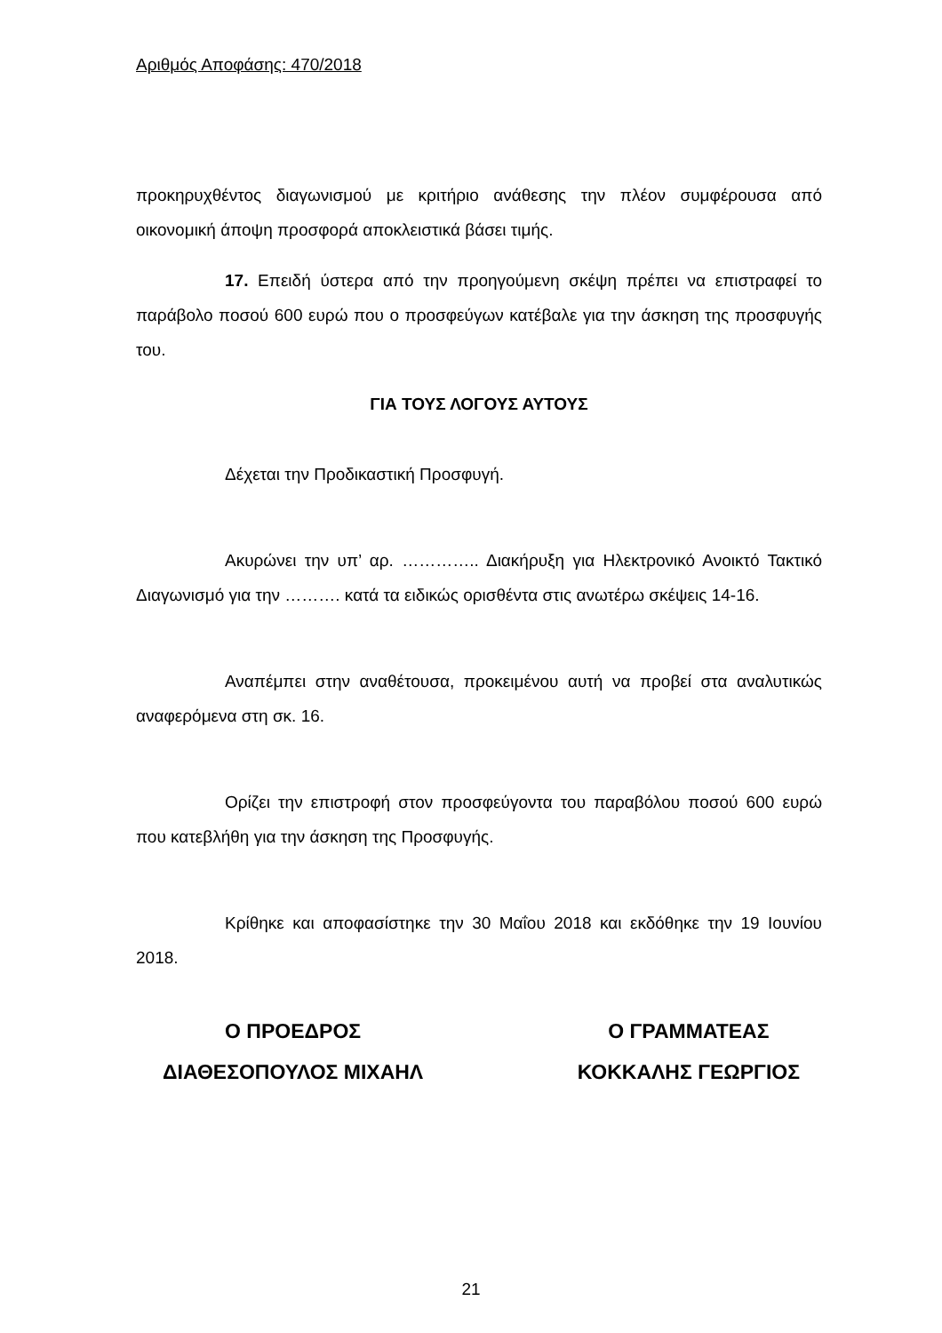Αριθμός Αποφάσης: 470/2018
προκηρυχθέντος διαγωνισμού με κριτήριο ανάθεσης την πλέον συμφέρουσα από οικονομική άποψη προσφορά αποκλειστικά βάσει τιμής.
17. Επειδή ύστερα από την προηγούμενη σκέψη πρέπει να επιστραφεί το παράβολο ποσού 600 ευρώ που ο προσφεύγων κατέβαλε για την άσκηση της προσφυγής του.
ΓΙΑ ΤΟΥΣ ΛΟΓΟΥΣ ΑΥΤΟΥΣ
Δέχεται την Προδικαστική Προσφυγή.
Ακυρώνει την υπ’ αρ. ………….. Διακήρυξη για Ηλεκτρονικό Ανοικτό Τακτικό Διαγωνισμό για την ………. κατά τα ειδικώς ορισθέντα στις ανωτέρω σκέψεις 14-16.
Αναπέμπει στην αναθέτουσα, προκειμένου αυτή να προβεί στα αναλυτικώς αναφερόμενα στη σκ. 16.
Ορίζει την επιστροφή στον προσφεύγοντα του παραβόλου ποσού 600 ευρώ που κατεβλήθη για την άσκηση της Προσφυγής.
Κρίθηκε και αποφασίστηκε την 30 Μαΐου 2018 και εκδόθηκε την 19 Ιουνίου 2018.
Ο ΠΡΟΕΔΡΟΣ
ΔΙΑΘΕΣΟΠΟΥΛΟΣ ΜΙΧΑΗΛ
Ο ΓΡΑΜΜΑΤΕΑΣ
ΚΟΚΚΑΛΗΣ ΓΕΩΡΓΙΟΣ
21